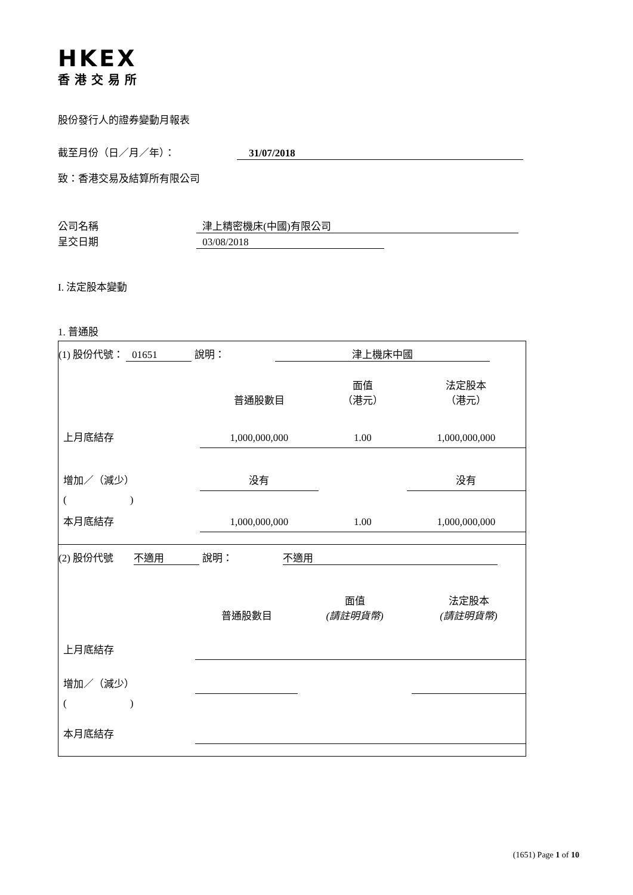HKEX
香港交易所
股份發行人的證券變動月報表
截至月份（日／月／年）： 31/07/2018
致：香港交易及結算所有限公司
公司名稱 津上精密機床(中國)有限公司
呈交日期 03/08/2018
I. 法定股本變動
1. 普通股
(1) 股份代號： 01651 說明： 津上機床中國
| | 普通股數目 | 面值 （港元） | 法定股本 （港元） |
| 上月底結存 | 1,000,000,000 | 1.00 | 1,000,000,000 |
| 增加／（減少） | 没有 | | 没有 |
| ( ) | | | |
| 本月底結存 | 1,000,000,000 | 1.00 | 1,000,000,000 |
(2) 股份代號 不適用 說明： 不適用
| | 普通股數目 | 面值 (請註明貨幣) | 法定股本 (請註明貨幣) |
| 上月底結存 | | | |
| 增加／（減少） | | | |
| ( ) | | | |
| 本月底結存 | | | |
(1651) Page 1 of 10